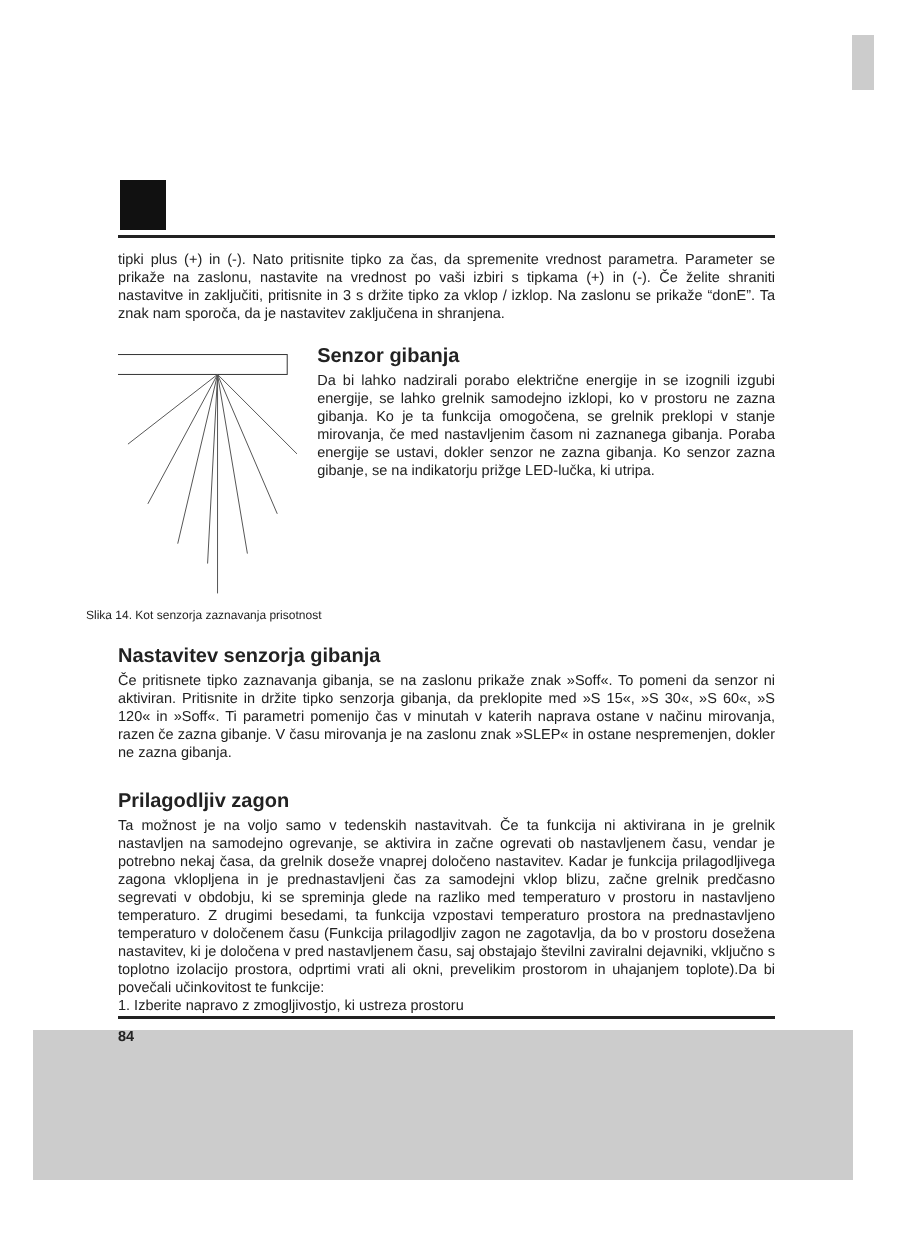tipki plus (+) in (-). Nato pritisnite tipko za čas, da spremenite vrednost parametra. Parameter se prikaže na zaslonu, nastavite na vrednost po vaši izbiri s tipkama (+) in (-). Če želite shraniti nastavitve in zaključiti, pritisnite in 3 s držite tipko za vklop / izklop. Na zaslonu se prikaže “donE”. Ta znak nam sporoča, da je nastavitev zaključena in shranjena.
Senzor gibanja
Da bi lahko nadzirali porabo električne energije in se izognili izgubi energije, se lahko grelnik samodejno izklopi, ko v prostoru ne zazna gibanja. Ko je ta funkcija omogočena, se grelnik preklopi v stanje mirovanja, če med nastavljenim časom ni zaznanega gibanja. Poraba energije se ustavi, dokler senzor ne zazna gibanja. Ko senzor zazna gibanje, se na indikatorju prižge LED-lučka, ki utripa.
Slika 14. Kot senzorja zaznavanja prisotnost
Nastavitev senzorja gibanja
Če pritisnete tipko zaznavanja gibanja, se na zaslonu prikaže znak »Soff«. To pomeni da senzor ni aktiviran. Pritisnite in držite tipko senzorja gibanja, da preklopite med »S 15«, »S 30«, »S 60«, »S 120« in »Soff«. Ti parametri pomenijo čas v minutah v katerih naprava ostane v načinu mirovanja, razen če zazna gibanje. V času mirovanja je na zaslonu znak »SLEP« in ostane nespremenjen, dokler ne zazna gibanja.
Prilagodljiv zagon
Ta možnost je na voljo samo v tedenskih nastavitvah. Če ta funkcija ni aktivirana in je grelnik nastavljen na samodejno ogrevanje, se aktivira in začne ogrevati ob nastavljenem času, vendar je potrebno nekaj časa, da grelnik doseže vnaprej določeno nastavitev. Kadar je funkcija prilagodljivega zagona vklopljena in je prednastavljeni čas za samodejni vklop blizu, začne grelnik predčasno segrevati v obdobju, ki se spreminja glede na razliko med temperaturo v prostoru in nastavljeno temperaturo. Z drugimi besedami, ta funkcija vzpostavi temperaturo prostora na prednastavljeno temperaturo v določenem času (Funkcija prilagodljiv zagon ne zagotavlja, da bo v prostoru dosežena nastavitev, ki je določena v pred nastavljenem času, saj obstajajo številni zaviralni dejavniki, vključno s toplotno izolacijo prostora, odprtimi vrati ali okni, prevelikim prostorom in uhajanjem toplote).Da bi povečali učinkovitost te funkcije:
1. Izberite napravo z zmogljivostjo, ki ustreza prostoru
84